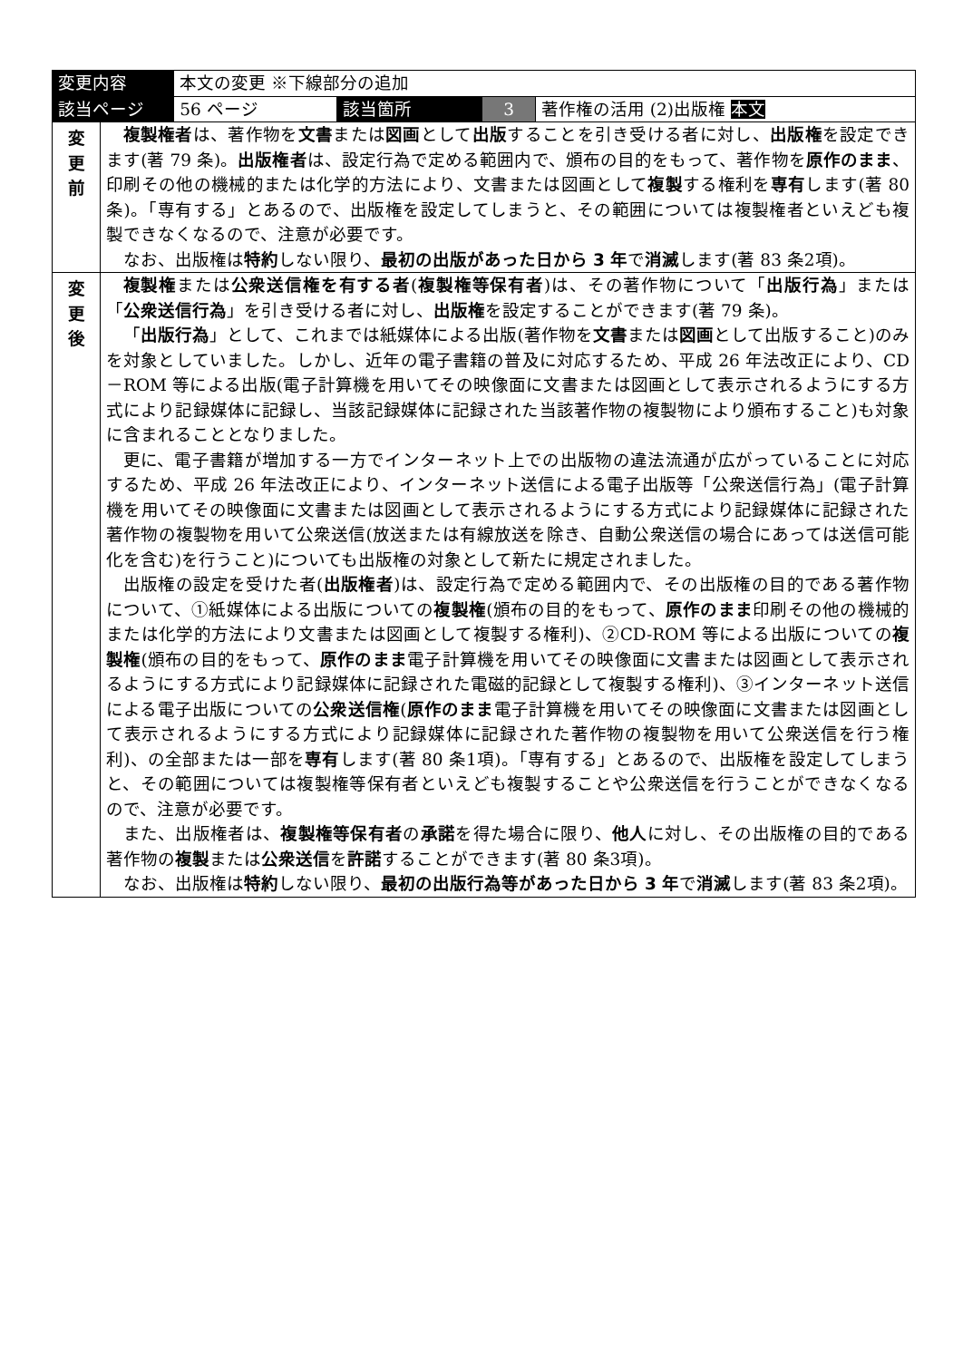| 変更内容 | | 本文の変更 ※下線部分の追加 | | | |
| 該当ページ | | 56 ページ | 該当箇所 | 3 | 著作権の活用 (2)出版権 本文 |
| 変 更 前 | 複製権者 は、著作物を 文書 または 図画 として 出版 することを引き受ける者に対し、 出版権 を設定できます(著 79 条)。 出版権者 は、設定行為で定める範囲内で、頒布の目的をもって、著作物を 原作のまま 、印刷その他の機械的または化学的方法により、文書または図画として 複製 する権利を 専有 します(著 80 条)。「専有する」とあるので、出版権を設定してしまうと、その範囲については複製権者といえども複製できなくなるので、注意が必要です。 なお、出版権は 特約 しない限り、 最初の出版があった日から 3 年 で 消滅 します(著 83 条2項)。 | | | | |
| 変 更 後 | 複製権 または 公衆送信権を有する者 ( 複製権等保有者 )は、その著作物について「 出版行為 」または「 公衆送信行為 」を引き受ける者に対し、 出版権 を設定することができます(著 79 条)。 「 出版行為 」として、これまでは紙媒体による出版(著作物を 文書 または 図画 として出版すること)のみを対象としていました。しかし、近年の電子書籍の普及に対応するため、平成 26 年法改正により、CD－ROM 等による出版(電子計算機を用いてその映像面に文書または図画として表示されるようにする方式により記録媒体に記録し、当該記録媒体に記録された当該著作物の複製物により頒布すること)も対象に含まれることとなりました。 更に、電子書籍が増加する一方でインターネット上での出版物の違法流通が広がっていることに対応するため、平成 26 年法改正により、インターネット送信による電子出版等「公衆送信行為」(電子計算機を用いてその映像面に文書または図画として表示されるようにする方式により記録媒体に記録された著作物の複製物を用いて公衆送信(放送または有線放送を除き、自動公衆送信の場合にあっては送信可能化を含む)を行うこと)についても出版権の対象として新たに規定されました。 出版権の設定を受けた者( 出版権者 )は、設定行為で定める範囲内で、その出版権の目的である著作物について、①紙媒体による出版についての 複製権 (頒布の目的をもって、 原作のまま 印刷その他の機械的または化学的方法により文書または図画として複製する権利)、②CD-ROM 等による出版についての 複製権 (頒布の目的をもって、 原作のまま 電子計算機を用いてその映像面に文書または図画として表示されるようにする方式により記録媒体に記録された電磁的記録として複製する権利)、③インターネット送信による電子出版についての 公衆送信権 ( 原作のまま 電子計算機を用いてその映像面に文書または図画として表示されるようにする方式により記録媒体に記録された著作物の複製物を用いて公衆送信を行う権利)、の全部または一部を 専有 します(著 80 条1項)。「専有する」とあるので、出版権を設定してしまうと、その範囲については複製権等保有者といえども複製することや公衆送信を行うことができなくなるので、注意が必要です。 また、出版権者は、 複製権等保有者 の 承諾 を得た場合に限り、 他人 に対し、その出版権の目的である著作物の 複製 または 公衆送信 を 許諾 することができます(著 80 条3項)。 なお、出版権は 特約 しない限り、 最初の出版行為等があった日から 3 年 で 消滅 します(著 83 条2項)。 | | | | |